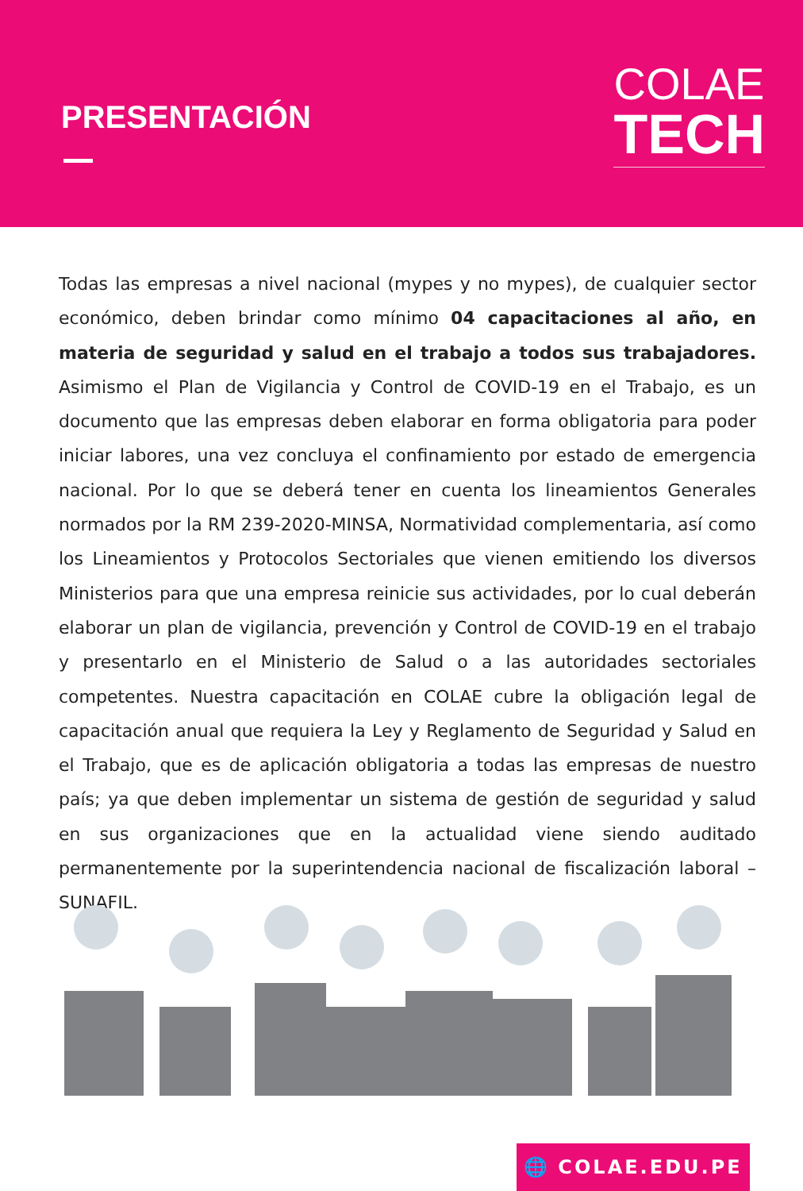PRESENTACIÓN
COLAE
TECH
Todas las empresas a nivel nacional (mypes y no mypes), de cualquier sector económico, deben brindar como mínimo 04 capacitaciones al año, en materia de seguridad y salud en el trabajo a todos sus trabajadores. Asimismo el Plan de Vigilancia y Control de COVID-19 en el Trabajo, es un documento que las empresas deben elaborar en forma obligatoria para poder iniciar labores, una vez concluya el confinamiento por estado de emergencia nacional. Por lo que se deberá tener en cuenta los lineamientos Generales normados por la RM 239-2020-MINSA, Normatividad complementaria, así como los Lineamientos y Protocolos Sectoriales que vienen emitiendo los diversos Ministerios para que una empresa reinicie sus actividades, por lo cual deberán elaborar un plan de vigilancia, prevención y Control de COVID-19 en el trabajo y presentarlo en el Ministerio de Salud o a las autoridades sectoriales competentes. Nuestra capacitación en COLAE cubre la obligación legal de capacitación anual que requiera la Ley y Reglamento de Seguridad y Salud en el Trabajo, que es de aplicación obligatoria a todas las empresas de nuestro país; ya que deben implementar un sistema de gestión de seguridad y salud en sus organizaciones que en la actualidad viene siendo auditado permanentemente por la superintendencia nacional de fiscalización laboral – SUNAFIL.
🌐 COLAE.EDU.PE